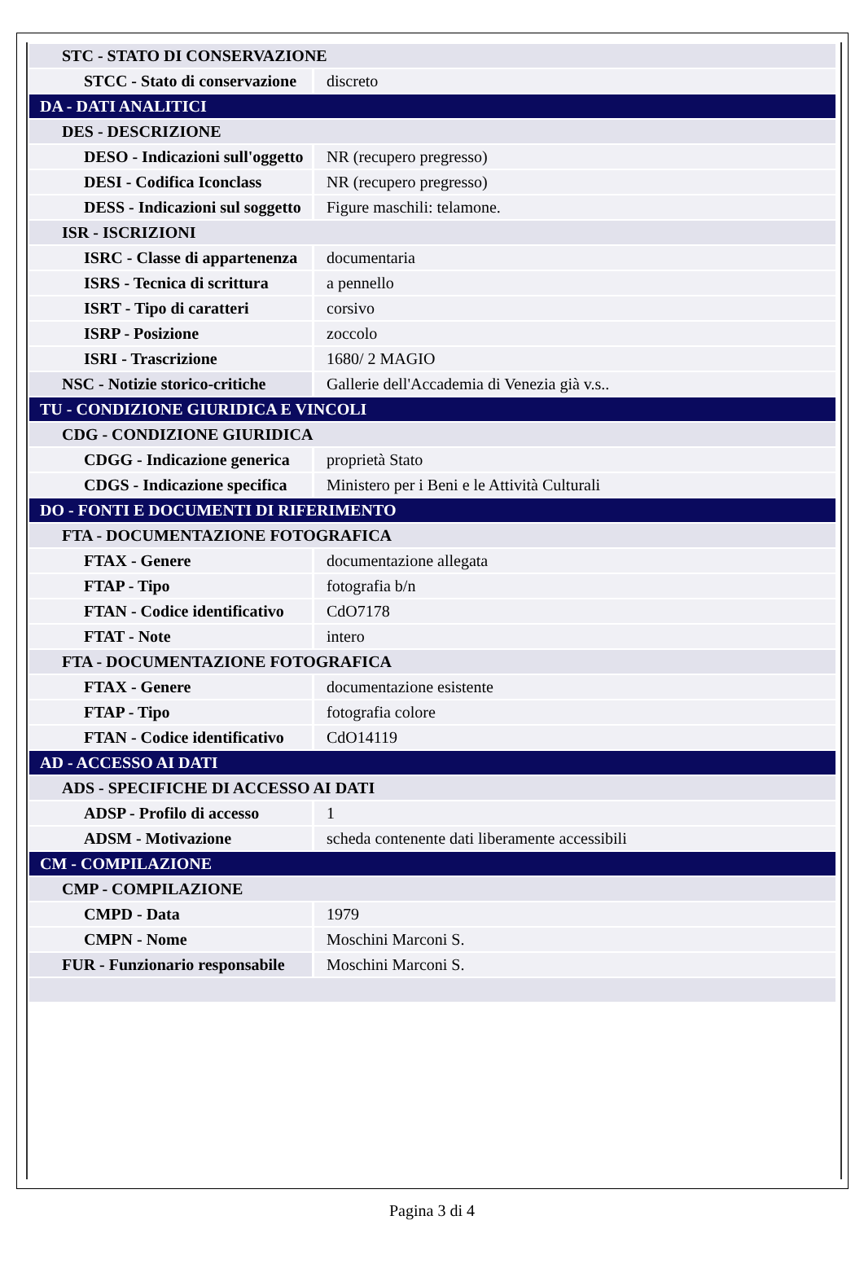| STC - STATO DI CONSERVAZIONE | |
| STCC - Stato di conservazione | discreto |
| DA - DATI ANALITICI | |
| DES - DESCRIZIONE | |
| DESO - Indicazioni sull'oggetto | NR (recupero pregresso) |
| DESI - Codifica Iconclass | NR (recupero pregresso) |
| DESS - Indicazioni sul soggetto | Figure maschili: telamone. |
| ISR - ISCRIZIONI | |
| ISRC - Classe di appartenenza | documentaria |
| ISRS - Tecnica di scrittura | a pennello |
| ISRT - Tipo di caratteri | corsivo |
| ISRP - Posizione | zoccolo |
| ISRI - Trascrizione | 1680/ 2 MAGIO |
| NSC - Notizie storico-critiche | Gallerie dell'Accademia di Venezia già v.s.. |
| TU - CONDIZIONE GIURIDICA E VINCOLI | |
| CDG - CONDIZIONE GIURIDICA | |
| CDGG - Indicazione generica | proprietà Stato |
| CDGS - Indicazione specifica | Ministero per i Beni e le Attività Culturali |
| DO - FONTI E DOCUMENTI DI RIFERIMENTO | |
| FTA - DOCUMENTAZIONE FOTOGRAFICA | |
| FTAX - Genere | documentazione allegata |
| FTAP - Tipo | fotografia b/n |
| FTAN - Codice identificativo | CdO7178 |
| FTAT - Note | intero |
| FTA - DOCUMENTAZIONE FOTOGRAFICA | |
| FTAX - Genere | documentazione esistente |
| FTAP - Tipo | fotografia colore |
| FTAN - Codice identificativo | CdO14119 |
| AD - ACCESSO AI DATI | |
| ADS - SPECIFICHE DI ACCESSO AI DATI | |
| ADSP - Profilo di accesso | 1 |
| ADSM - Motivazione | scheda contenente dati liberamente accessibili |
| CM - COMPILAZIONE | |
| CMP - COMPILAZIONE | |
| CMPD - Data | 1979 |
| CMPN - Nome | Moschini Marconi S. |
| FUR - Funzionario responsabile | Moschini Marconi S. |
Pagina 3 di 4